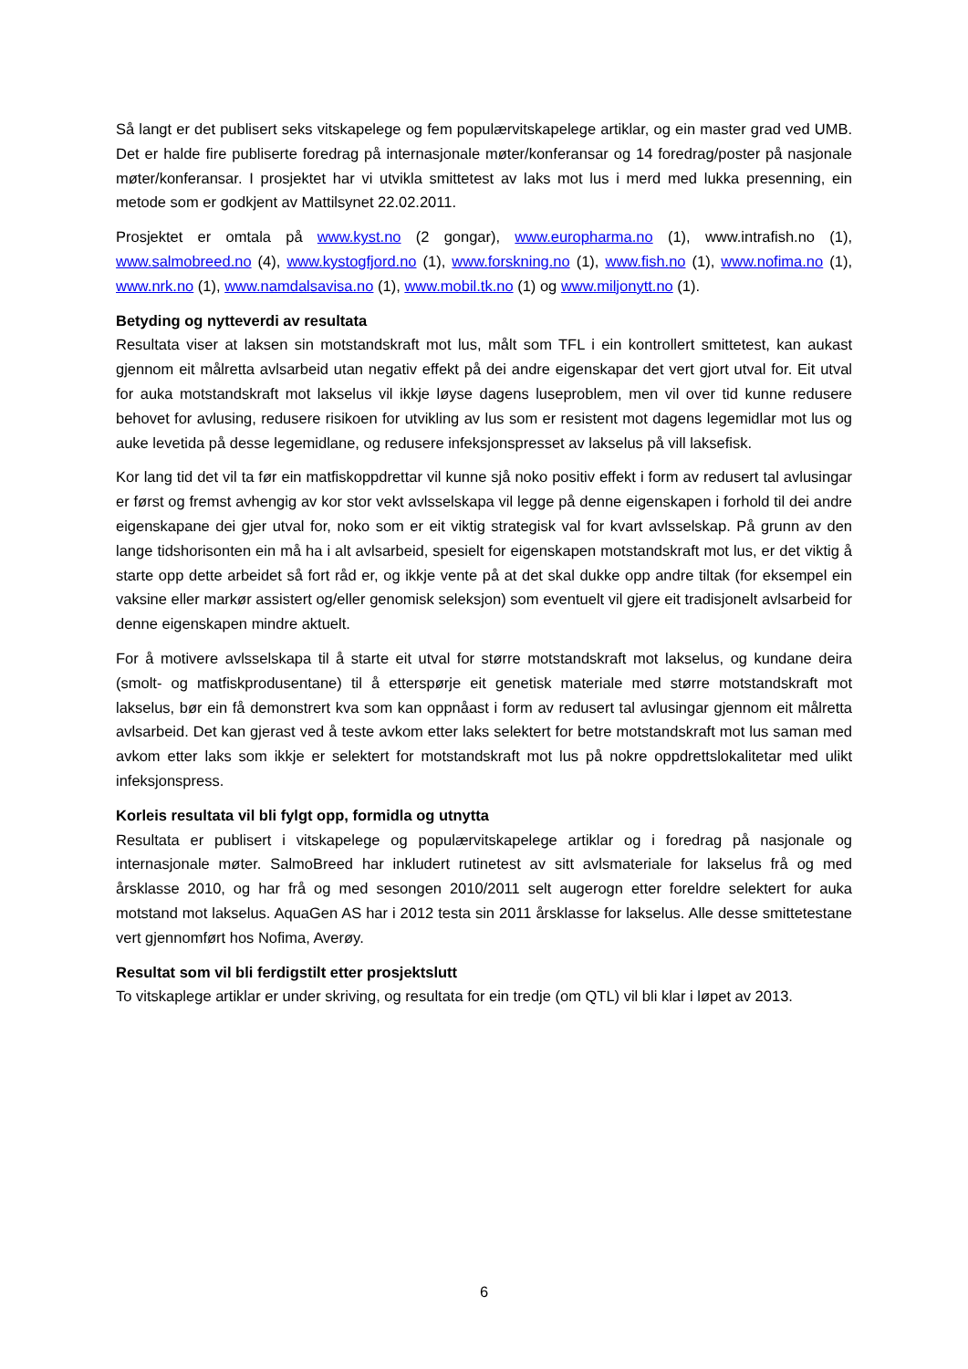Så langt er det publisert seks vitskapelege og fem populærvitskapelege artiklar, og ein master grad ved UMB. Det er halde fire publiserte foredrag på internasjonale møter/konferansar og 14 foredrag/poster på nasjonale møter/konferansar. I prosjektet har vi utvikla smittetest av laks mot lus i merd med lukka presenning, ein metode som er godkjent av Mattilsynet 22.02.2011.
Prosjektet er omtala på www.kyst.no (2 gongar), www.europharma.no (1), www.intrafish.no (1), www.salmobreed.no (4), www.kystogfjord.no (1), www.forskning.no (1), www.fish.no (1), www.nofima.no (1), www.nrk.no (1), www.namdalsavisa.no (1), www.mobil.tk.no (1) og www.miljonytt.no (1).
Betyding og nytteverdi av resultata
Resultata viser at laksen sin motstandskraft mot lus, målt som TFL i ein kontrollert smittetest, kan aukast gjennom eit målretta avlsarbeid utan negativ effekt på dei andre eigenskapar det vert gjort utval for. Eit utval for auka motstandskraft mot lakselus vil ikkje løyse dagens luseproblem, men vil over tid kunne redusere behovet for avlusing, redusere risikoen for utvikling av lus som er resistent mot dagens legemidlar mot lus og auke levetida på desse legemidlane, og redusere infeksjonspresset av lakselus på vill laksefisk.
Kor lang tid det vil ta før ein matfiskoppdrettar vil kunne sjå noko positiv effekt i form av redusert tal avlusingar er først og fremst avhengig av kor stor vekt avlsselskapa vil legge på denne eigenskapen i forhold til dei andre eigenskapane dei gjer utval for, noko som er eit viktig strategisk val for kvart avlsselskap. På grunn av den lange tidshorisonten ein må ha i alt avlsarbeid, spesielt for eigenskapen motstandskraft mot lus, er det viktig å starte opp dette arbeidet så fort råd er, og ikkje vente på at det skal dukke opp andre tiltak (for eksempel ein vaksine eller markør assistert og/eller genomisk seleksjon) som eventuelt vil gjere eit tradisjonelt avlsarbeid for denne eigenskapen mindre aktuelt.
For å motivere avlsselskapa til å starte eit utval for større motstandskraft mot lakselus, og kundane deira (smolt- og matfiskprodusentane) til å etterspørje eit genetisk materiale med større motstandskraft mot lakselus, bør ein få demonstrert kva som kan oppnåast i form av redusert tal avlusingar gjennom eit målretta avlsarbeid. Det kan gjerast ved å teste avkom etter laks selektert for betre motstandskraft mot lus saman med avkom etter laks som ikkje er selektert for motstandskraft mot lus på nokre oppdrettslokalitetar med ulikt infeksjonspress.
Korleis resultata vil bli fylgt opp, formidla og utnytta
Resultata er publisert i vitskapelege og populærvitskapelege artiklar og i foredrag på nasjonale og internasjonale møter. SalmoBreed har inkludert rutinetest av sitt avlsmateriale for lakselus frå og med årsklasse 2010, og har frå og med sesongen 2010/2011 selt augerogn etter foreldre selektert for auka motstand mot lakselus. AquaGen AS har i 2012 testa sin 2011 årsklasse for lakselus. Alle desse smittetestane vert gjennomført hos Nofima, Averøy.
Resultat som vil bli ferdigstilt etter prosjektslutt
To vitskaplege artiklar er under skriving, og resultata for ein tredje (om QTL) vil bli klar i løpet av 2013.
6